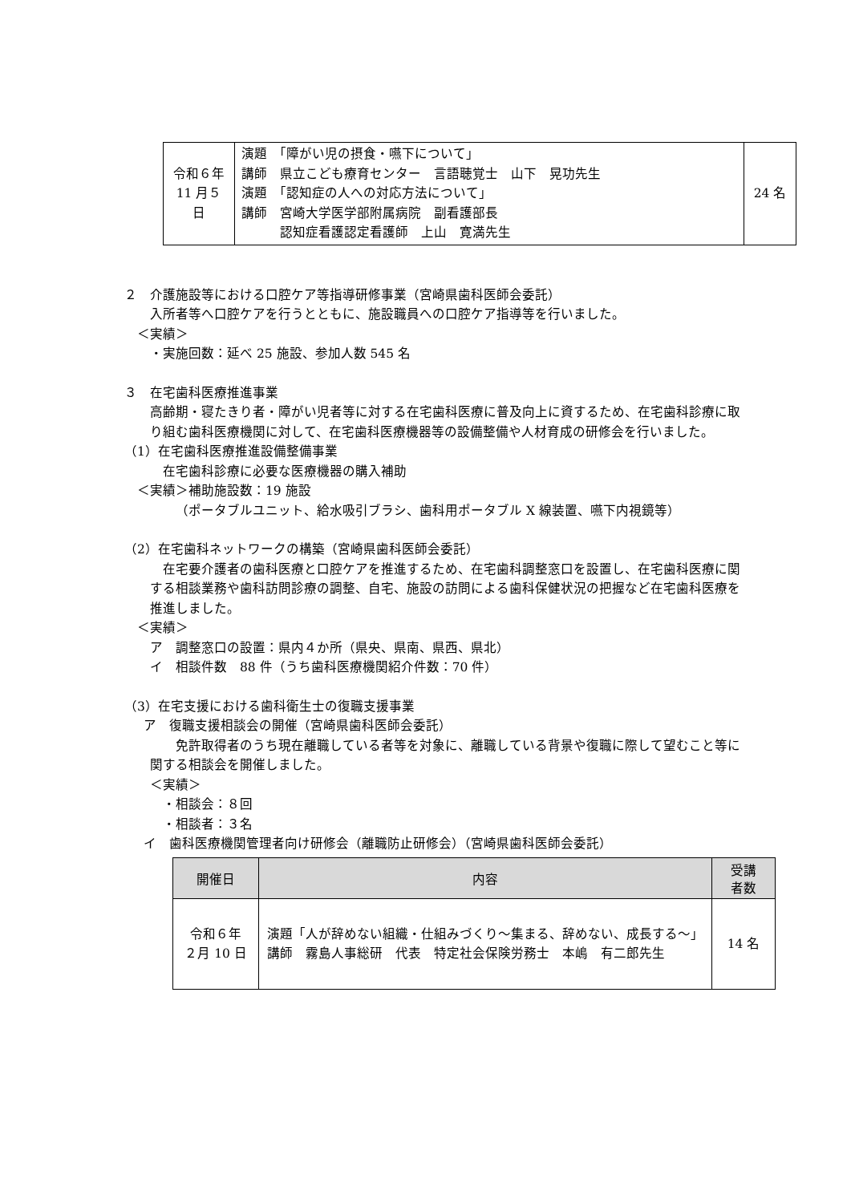| 令和６年 11 月５日 | 演題 「障がい児の摂食・嚥下について」 講師 県立こども療育センター 言語聴覚士 山下 晃功先生 演題 「認知症の人への対応方法について」 講師 宮崎大学医学部附属病院 副看護部長 認知症看護認定看護師 上山 寛満先生 | 24 名 |
２　介護施設等における口腔ケア等指導研修事業（宮崎県歯科医師会委託）
入所者等へ口腔ケアを行うとともに、施設職員への口腔ケア指導等を行いました。
＜実績＞
・実施回数：延べ 25 施設、参加人数 545 名
３　在宅歯科医療推進事業
高齢期・寝たきり者・障がい児者等に対する在宅歯科医療に普及向上に資するため、在宅歯科診療に取り組む歯科医療機関に対して、在宅歯科医療機器等の設備整備や人材育成の研修会を行いました。
（1）在宅歯科医療推進設備整備事業
在宅歯科診療に必要な医療機器の購入補助
＜実績＞補助施設数：19 施設
（ポータブルユニット、給水吸引ブラシ、歯科用ポータブル X 線装置、嚥下内視鏡等）
（2）在宅歯科ネットワークの構築（宮崎県歯科医師会委託）
　在宅要介護者の歯科医療と口腔ケアを推進するため、在宅歯科調整窓口を設置し、在宅歯科医療に関する相談業務や歯科訪問診療の調整、自宅、施設の訪問による歯科保健状況の把握など在宅歯科医療を推進しました。
＜実績＞
ア　調整窓口の設置：県内４か所（県央、県南、県西、県北）
イ　相談件数　88 件（うち歯科医療機関紹介件数：70 件）
（3）在宅支援における歯科衛生士の復職支援事業
ア　復職支援相談会の開催（宮崎県歯科医師会委託）
　　免許取得者のうち現在離職している者等を対象に、離職している背景や復職に際して望むこと等に関する相談会を開催しました。
＜実績＞
・相談会：８回
・相談者：３名
イ　歯科医療機関管理者向け研修会（離職防止研修会）（宮崎県歯科医師会委託）
| 開催日 | 内容 | 受講 者数 |
| --- | --- | --- |
| 令和６年 ２月 10 日 | 演題「人が辞めない組織・仕組みづくり～集まる、辞めない、成長する～」 講師 霧島人事総研 代表 特定社会保険労務士 本嶋 有二郎先生 | 14 名 |